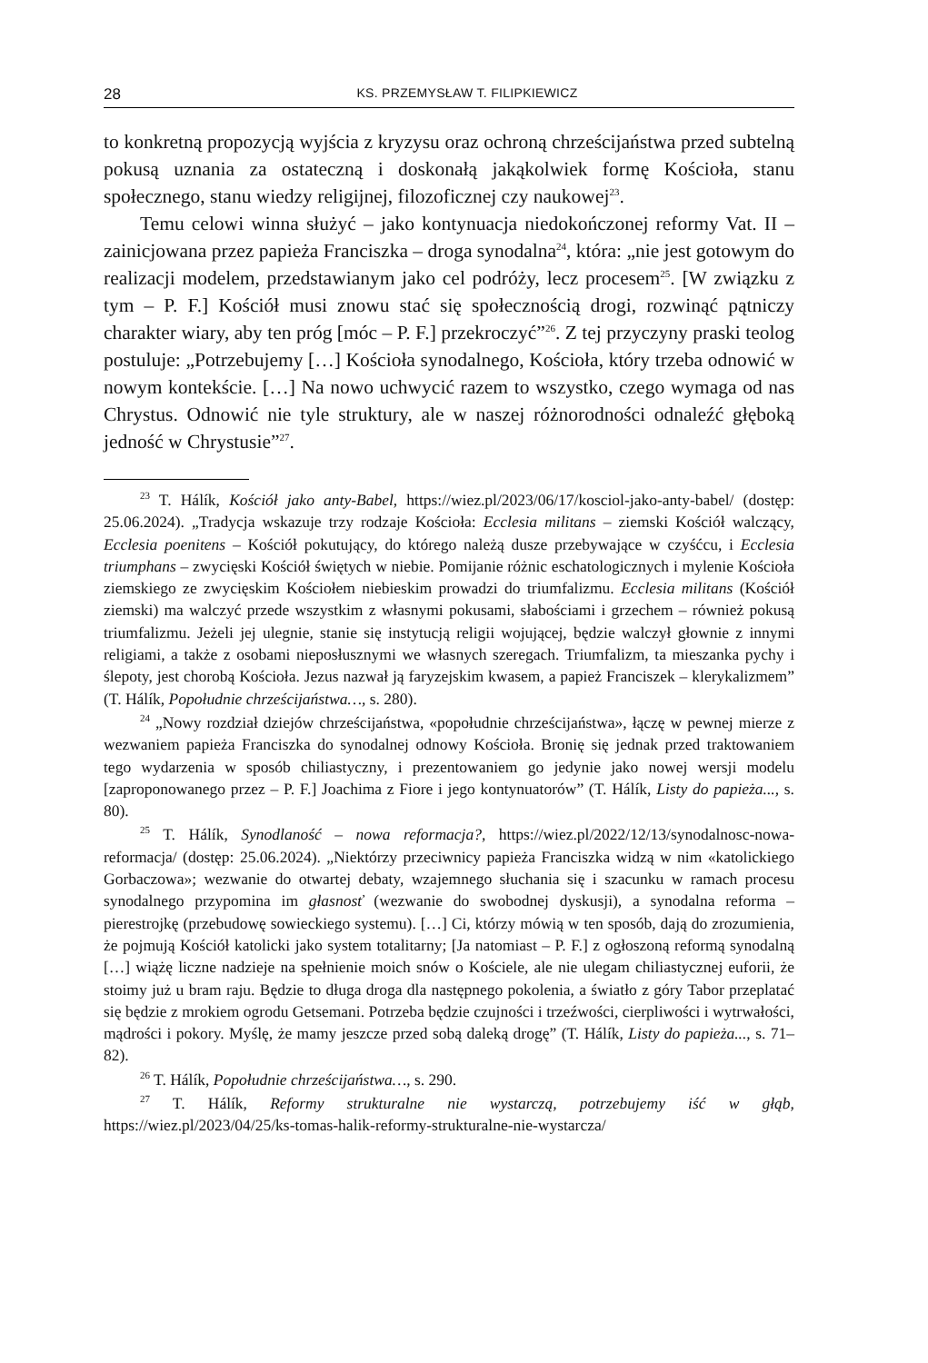28 KS. PRZEMYSŁAW T. FILIPKIEWICZ
to konkretną propozycją wyjścia z kryzysu oraz ochroną chrześcijaństwa przed subtelną pokusą uznania za ostateczną i doskonałą jakąkolwiek formę Kościoła, stanu społecznego, stanu wiedzy religijnej, filozoficznej czy naukowej<sup>23</sup>.
Temu celowi winna służyć – jako kontynuacja niedokończonej reformy Vat. II – zainicjowana przez papieża Franciszka – droga synodalna<sup>24</sup>, która: „nie jest gotowym do realizacji modelem, przedstawianym jako cel podróży, lecz procesem<sup>25</sup>. [W związku z tym – P. F.] Kościół musi znowu stać się społecznością drogi, rozwinąć pątniczy charakter wiary, aby ten próg [móc – P. F.] przekroczyć”<sup>26</sup>. Z tej przyczyny praski teolog postuluje: „Potrzebujemy […] Kościoła synodalnego, Kościoła, który trzeba odnowić w nowym kontekście. […] Na nowo uchwycić razem to wszystko, czego wymaga od nas Chrystus. Odnowić nie tyle struktury, ale w naszej różnorodności odnaleźć głęboką jedność w Chrystusie”<sup>27</sup>.
<sup>23</sup> T. Hálík, Kościół jako anty-Babel, https://wiez.pl/2023/06/17/kosciol-jako-anty-babel/ (dostęp: 25.06.2024). „Tradycja wskazuje trzy rodzaje Kościoła: Ecclesia militans – ziemski Kościół walczący, Ecclesia poenitens – Kościół pokutujący, do którego należą dusze przebywające w czyśćcu, i Ecclesia triumphans – zwycięski Kościół świętych w niebie. Pomijanie różnic eschatologicznych i mylenie Kościoła ziemskiego ze zwycięskim Kościołem niebieskim prowadzi do triumfalizmu. Ecclesia militans (Kościół ziemski) ma walczyć przede wszystkim z własnymi pokusami, słabościami i grzechem – również pokusą triumfalizmu. Jeżeli jej ulegnie, stanie się instytucją religii wojującej, będzie walczył głownie z innymi religiami, a także z osobami nieposłusznymi we własnych szeregach. Triumfalizm, ta mieszanka pychy i ślepoty, jest chorobą Kościoła. Jezus nazwał ją faryzejskim kwasem, a papież Franciszek – klerykalizmem” (T. Hálík, Popołudnie chrześcijaństwa…, s. 280).
<sup>24</sup> „Nowy rozdział dziejów chrześcijaństwa, «popołudnie chrześcijaństwa», łączę w pewnej mierze z wezwaniem papieża Franciszka do synodalnej odnowy Kościoła. Bronię się jednak przed traktowaniem tego wydarzenia w sposób chiliastyczny, i prezentowaniem go jedynie jako nowej wersji modelu [zaproponowanego przez – P. F.] Joachima z Fiore i jego kontynuatorów” (T. Hálík, Listy do papieża..., s. 80).
<sup>25</sup> T. Hálík, Synodlaność – nowa reformacja?, https://wiez.pl/2022/12/13/synodalnosc-nowa-reformacja/ (dostęp: 25.06.2024). „Niektórzy przeciwnicy papieża Franciszka widzą w nim «katolickiego Gorbaczowa»; wezwanie do otwartej debaty, wzajemnego słuchania się i szacunku w ramach procesu synodalnego przypomina im głasnosť (wezwanie do swobodnej dyskusji), a synodalna reforma – pierestrojkę (przebudowę sowieckiego systemu). […] Ci, którzy mówią w ten sposób, dają do zrozumienia, że pojmują Kościół katolicki jako system totalitarny; [Ja natomiast – P. F.] z ogłoszoną reformą synodalną […] wiążę liczne nadzieje na spełnienie moich snów o Kościele, ale nie ulegam chiliastycznej euforii, że stoimy już u bram raju. Będzie to długa droga dla następnego pokolenia, a światło z góry Tabor przeplatać się będzie z mrokiem ogrodu Getsemani. Potrzeba będzie czujności i trzeźwości, cierpliwości i wytrwałości, mądrości i pokory. Myślę, że mamy jeszcze przed sobą daleką drogę” (T. Hálík, Listy do papieża..., s. 71–82).
<sup>26</sup> T. Hálík, Popołudnie chrześcijaństwa…, s. 290.
<sup>27</sup> T. Hálík, Reformy strukturalne nie wystarczą, potrzebujemy iść w głąb, https://wiez.pl/2023/04/25/ks-tomas-halik-reformy-strukturalne-nie-wystarcza/